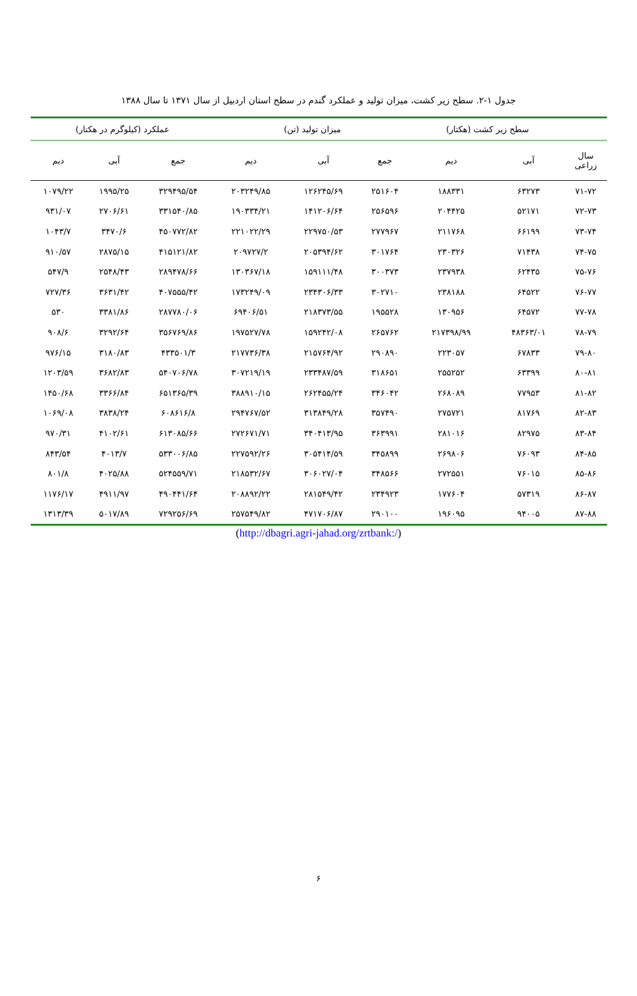جدول ۱-۲. سطح زیر کشت، میزان تولید و عملکرد گندم در سطح استان اردبیل از سال ۱۳۷۱ تا سال ۱۳۸۸
| | سطح زیر کشت (هکتار) | | میزان تولید (تن) | | | عملکرد (کیلوگرم در هکتار) | | |
| --- | --- | --- | --- | --- | --- | --- | --- | --- |
| سال زراعی | آبی | دیم | جمع | آبی | دیم | جمع | آبی | دیم |
| ۷۱-۷۲ | ۶۳۲۷۳ | ۱۸۸۳۳۱ | ۲۵۱۶۰۴ | ۱۲۶۲۴۵/۶۹ | ۲۰۳۲۴۹/۸۵ | ۳۲۹۴۹۵/۵۴ | ۱۹۹۵/۲۵ | ۱۰۷۹/۲۲ |
| ۷۲-۷۳ | ۵۲۱۷۱ | ۲۰۴۴۲۵ | ۲۵۶۵۹۶ | ۱۴۱۲۰۶/۶۴ | ۱۹۰۳۳۴/۲۱ | ۳۳۱۵۴۰/۸۵ | ۲۷۰۶/۶۱ | ۹۳۱/۰۷ |
| ۷۳-۷۴ | ۶۶۱۹۹ | ۲۱۱۷۶۸ | ۲۷۷۹۶۷ | ۲۲۹۷۵۰/۵۳ | ۲۲۱۰۲۲/۲۹ | ۴۵۰۷۷۲/۸۲ | ۳۴۷۰/۶ | ۱۰۴۳/۷ |
| ۷۴-۷۵ | ۷۱۴۳۸ | ۲۳۰۳۲۶ | ۳۰۱۷۶۴ | ۲۰۵۳۹۴/۶۲ | ۲۰۹۷۲۷/۲ | ۴۱۵۱۲۱/۸۲ | ۲۸۷۵/۱۵ | ۹۱۰/۵۷ |
| ۷۵-۷۶ | ۶۲۴۳۵ | ۲۳۷۹۳۸ | ۳۰۰۳۷۳ | ۱۵۹۱۱۱/۴۸ | ۱۳۰۳۶۷/۱۸ | ۲۸۹۴۷۸/۶۶ | ۲۵۴۸/۴۳ | ۵۴۷/۹ |
| ۷۶-۷۷ | ۶۴۵۲۲ | ۲۳۸۱۸۸ | ۳۰۲۷۱۰ | ۲۳۴۳۰۶/۳۳ | ۱۷۳۲۴۹/۰۹ | ۴۰۷۵۵۵/۴۲ | ۳۶۳۱/۴۲ | ۷۲۷/۳۶ |
| ۷۷-۷۸ | ۶۴۵۷۲ | ۱۳۰۹۵۶ | ۱۹۵۵۲۸ | ۲۱۸۳۷۳/۵۵ | ۶۹۴۰۶/۵۱ | ۲۸۷۷۸۰/۰۶ | ۳۳۸۱/۸۶ | ۵۳۰ |
| ۷۸-۷۹ | ۴۸۳۶۳/۰۱ | ۲۱۷۳۹۸/۹۹ | ۲۶۵۷۶۲ | ۱۵۹۲۴۲/۰۸ | ۱۹۷۵۲۷/۷۸ | ۳۵۶۷۶۹/۸۶ | ۳۲۹۲/۶۴ | ۹۰۸/۶ |
| ۷۹-۸۰ | ۶۷۸۳۳ | ۲۲۳۰۵۷ | ۲۹۰۸۹۰ | ۲۱۵۷۶۴/۹۲ | ۲۱۷۷۳۶/۳۸ | ۴۳۳۵۰۱/۳ | ۳۱۸۰/۸۳ | ۹۷۶/۱۵ |
| ۸۰-۸۱ | ۶۳۳۹۹ | ۲۵۵۲۵۲ | ۳۱۸۶۵۱ | ۲۳۳۴۸۷/۵۹ | ۳۰۷۲۱۹/۱۹ | ۵۴۰۷۰۶/۷۸ | ۳۶۸۲/۸۳ | ۱۲۰۳/۵۹ |
| ۸۱-۸۲ | ۷۷۹۵۳ | ۲۶۸۰۸۹ | ۳۴۶۰۴۲ | ۲۶۲۴۵۵/۲۴ | ۳۸۸۹۱۰/۱۵ | ۶۵۱۳۶۵/۳۹ | ۳۳۶۶/۸۴ | ۱۴۵۰/۶۸ |
| ۸۲-۸۳ | ۸۱۷۶۹ | ۲۷۵۷۲۱ | ۳۵۷۴۹۰ | ۳۱۳۸۴۹/۲۸ | ۲۹۴۷۶۷/۵۲ | ۶۰۸۶۱۶/۸ | ۳۸۳۸/۲۴ | ۱۰۶۹/۰۸ |
| ۸۳-۸۴ | ۸۲۹۷۵ | ۲۸۱۰۱۶ | ۳۶۳۹۹۱ | ۳۴۰۴۱۳/۹۵ | ۲۷۲۶۷۱/۷۱ | ۶۱۳۰۸۵/۶۶ | ۴۱۰۲/۶۱ | ۹۷۰/۳۱ |
| ۸۴-۸۵ | ۷۶۰۹۳ | ۲۶۹۸۰۶ | ۳۴۵۸۹۹ | ۳۰۵۴۱۴/۵۹ | ۲۲۷۵۹۲/۲۶ | ۵۳۳۰۰۶/۸۵ | ۴۰۱۳/۷ | ۸۴۳/۵۴ |
| ۸۵-۸۶ | ۷۶۰۱۵ | ۲۷۲۵۵۱ | ۳۴۸۵۶۶ | ۳۰۶۰۲۷/۰۴ | ۲۱۸۵۳۲/۶۷ | ۵۲۴۵۵۹/۷۱ | ۴۰۲۵/۸۸ | ۸۰۱/۸ |
| ۸۶-۸۷ | ۵۷۳۱۹ | ۱۷۷۶۰۴ | ۲۳۴۹۲۳ | ۲۸۱۵۴۹/۴۲ | ۲۰۸۸۹۲/۲۲ | ۴۹۰۴۴۱/۶۴ | ۴۹۱۱/۹۷ | ۱۱۷۶/۱۷ |
| ۸۷-۸۸ | ۹۴۰۰۵ | ۱۹۶۰۹۵ | ۲۹۰۱۰۰ | ۴۷۱۷۰۶/۸۷ | ۲۵۷۵۴۹/۸۲ | ۷۲۹۲۵۶/۶۹ | ۵۰۱۷/۸۹ | ۱۳۱۳/۳۹ |
(http://dbagri.agri-jahad.org/zrtbank:/)
۶